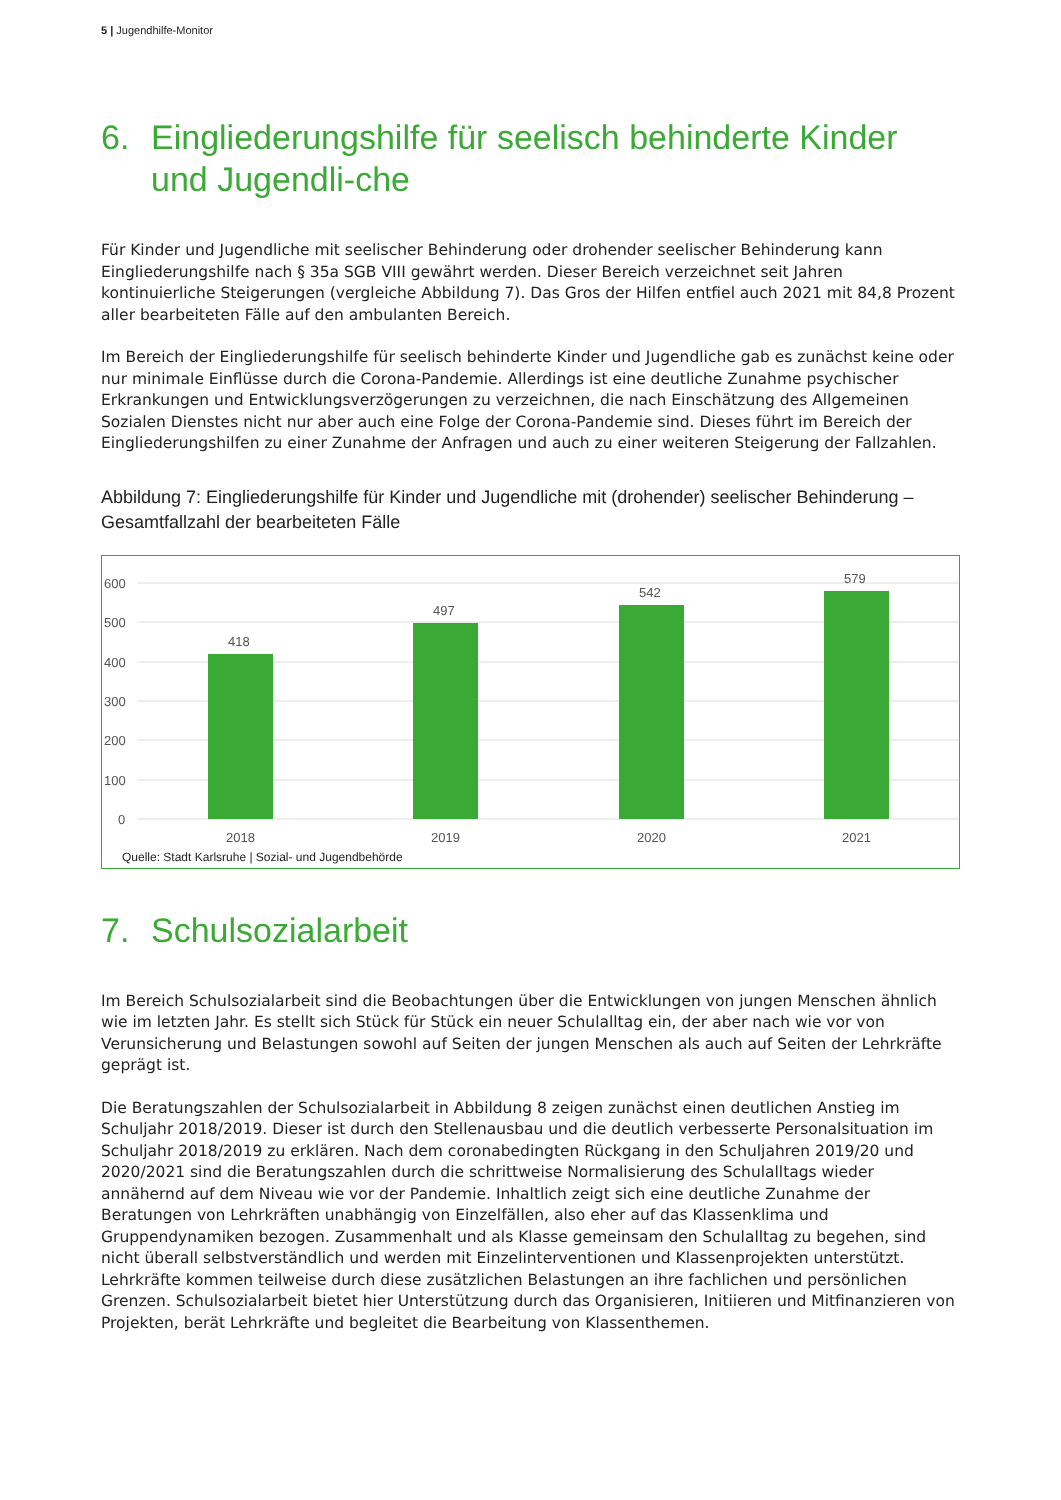5 | Jugendhilfe-Monitor
6. Eingliederungshilfe für seelisch behinderte Kinder und Jugendli-che
Für Kinder und Jugendliche mit seelischer Behinderung oder drohender seelischer Behinderung kann Eingliederungshilfe nach § 35a SGB VIII gewährt werden. Dieser Bereich verzeichnet seit Jahren kontinuierliche Steigerungen (vergleiche Abbildung 7). Das Gros der Hilfen entfiel auch 2021 mit 84,8 Prozent aller bearbeiteten Fälle auf den ambulanten Bereich.
Im Bereich der Eingliederungshilfe für seelisch behinderte Kinder und Jugendliche gab es zunächst keine oder nur minimale Einflüsse durch die Corona-Pandemie. Allerdings ist eine deutliche Zunahme psychischer Erkrankungen und Entwicklungsverzögerungen zu verzeichnen, die nach Einschätzung des Allgemeinen Sozialen Dienstes nicht nur aber auch eine Folge der Corona-Pandemie sind. Dieses führt im Bereich der Eingliederungshilfen zu einer Zunahme der Anfragen und auch zu einer weiteren Steigerung der Fallzahlen.
Abbildung 7: Eingliederungshilfe für Kinder und Jugendliche mit (drohender) seelischer Behinderung – Gesamtfallzahl der bearbeiteten Fälle
600
500
400
300
200
100
0
418
497
542
579
2018
2019
2020
2021
Quelle: Stadt Karlsruhe | Sozial- und Jugendbehörde
7. Schulsozialarbeit
Im Bereich Schulsozialarbeit sind die Beobachtungen über die Entwicklungen von jungen Menschen ähnlich wie im letzten Jahr. Es stellt sich Stück für Stück ein neuer Schulalltag ein, der aber nach wie vor von Verunsicherung und Belastungen sowohl auf Seiten der jungen Menschen als auch auf Seiten der Lehrkräfte geprägt ist.
Die Beratungszahlen der Schulsozialarbeit in Abbildung 8 zeigen zunächst einen deutlichen Anstieg im Schuljahr 2018/2019. Dieser ist durch den Stellenausbau und die deutlich verbesserte Personalsituation im Schuljahr 2018/2019 zu erklären. Nach dem coronabedingten Rückgang in den Schuljahren 2019/20 und 2020/2021 sind die Beratungszahlen durch die schrittweise Normalisierung des Schulalltags wieder annähernd auf dem Niveau wie vor der Pandemie. Inhaltlich zeigt sich eine deutliche Zunahme der Beratungen von Lehrkräften unabhängig von Einzelfällen, also eher auf das Klassenklima und Gruppendynamiken bezogen. Zusammenhalt und als Klasse gemeinsam den Schulalltag zu begehen, sind nicht überall selbstverständlich und werden mit Einzelinterventionen und Klassenprojekten unterstützt. Lehrkräfte kommen teilweise durch diese zusätzlichen Belastungen an ihre fachlichen und persönlichen Grenzen. Schulsozialarbeit bietet hier Unterstützung durch das Organisieren, Initiieren und Mitfinanzieren von Projekten, berät Lehrkräfte und begleitet die Bearbeitung von Klassenthemen.